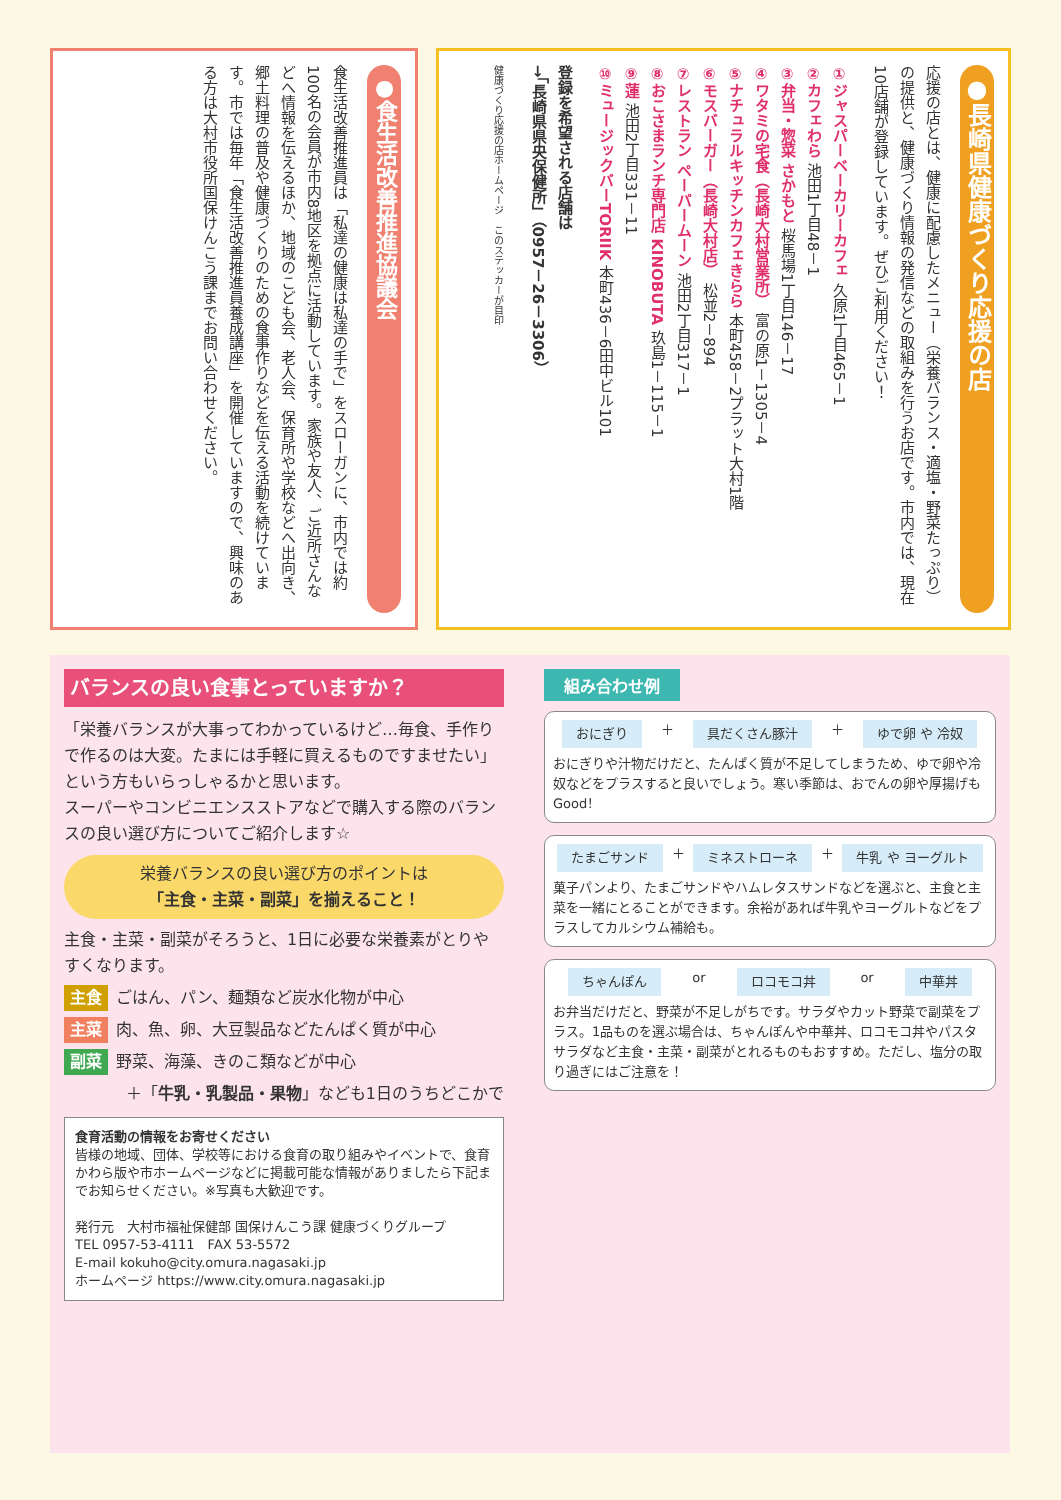●食生活改善推進協議会
食生活改善推進員は「私達の健康は私達の手で」をスローガンに、市内では約100名の会員が市内8地区を拠点に活動しています。家族や友人、ご近所さんなどへ情報を伝えるほか、地域のこども会、老人会、保育所や学校などへ出向き、郷土料理の普及や健康づくりのための食事作りなどを伝える活動を続けています。市では毎年「食生活改善推進員養成講座」を開催していますので、興味のある方は大村市役所国保けんこう課までお問い合わせください。
●長崎県健康づくり応援の店
応援の店とは、健康に配慮したメニュー（栄養バランス・適塩・野菜たっぷり）の提供と、健康づくり情報の発信などの取組みを行うお店です。市内では、現在10店舗が登録しています。ぜひご利用ください！
①ジャスパーベーカリーカフェ 久原1丁目465－1
②カフェわら 池田1丁目48－1
③弁当・惣菜 さかもと 桜馬場1丁目146－17
④ワタミの宅食（長崎大村営業所） 富の原1－1305－4
⑤ナチュラルキッチンカフェきらら 本町458－2プラット大村1階
⑥モスバーガー（長崎大村店） 松並2－894
⑦レストラン ペーパームーン 池田2丁目317－1
⑧おこさまランチ専門店 KINOBUTA 玖島1－115－1
⑨蓮 池田2丁目331－11
⑩ミュージックバーTORIIK 本町436－6田中ビル101
登録を希望される店舗は
→「長崎県県央保健所」（0957－26－3306）
健康づくり応援の店ホームページ　このステッカーが目印
バランスの良い食事とっていますか？
「栄養バランスが大事ってわかっているけど…毎食、手作りで作るのは大変。たまには手軽に買えるものですませたい」という方もいらっしゃるかと思います。
スーパーやコンビニエンスストアなどで購入する際のバランスの良い選び方についてご紹介します☆
栄養バランスの良い選び方のポイントは
「主食・主菜・副菜」を揃えること！
主食・主菜・副菜がそろうと、1日に必要な栄養素がとりやすくなります。
主食 ごはん、パン、麺類など炭水化物が中心
主菜 肉、魚、卵、大豆製品などたんぱく質が中心
副菜 野菜、海藻、きのこ類などが中心
＋「牛乳・乳製品・果物」なども1日のうちどこかで
食育活動の情報をお寄せください
皆様の地域、団体、学校等における食育の取り組みやイベントで、食育かわら版や市ホームページなどに掲載可能な情報がありましたら下記までお知らせください。※写真も大歓迎です。
発行元　大村市福祉保健部 国保けんこう課 健康づくりグループ
TEL 0957-53-4111　FAX 53-5572
E-mail kokuho@city.omura.nagasaki.jp
ホームページ https://www.city.omura.nagasaki.jp
組み合わせ例
おにぎり ＋ 具だくさん豚汁 ＋ ゆで卵 や 冷奴
おにぎりや汁物だけだと、たんぱく質が不足してしまうため、ゆで卵や冷奴などをプラスすると良いでしょう。寒い季節は、おでんの卵や厚揚げもGood！
たまごサンド ＋ ミネストローネ ＋ 牛乳 や ヨーグルト
菓子パンより、たまごサンドやハムレタスサンドなどを選ぶと、主食と主菜を一緒にとることができます。余裕があれば牛乳やヨーグルトなどをプラスしてカルシウム補給も。
ちゃんぽん or ロコモコ丼 or 中華丼
お弁当だけだと、野菜が不足しがちです。サラダやカット野菜で副菜をプラス。1品ものを選ぶ場合は、ちゃんぽんや中華丼、ロコモコ丼やパスタサラダなど主食・主菜・副菜がとれるものもおすすめ。ただし、塩分の取り過ぎにはご注意を！